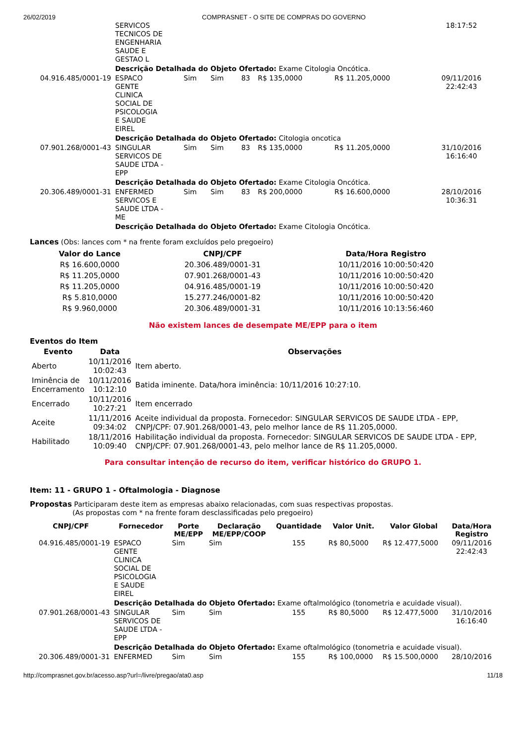26/02/2019 COMPRASNET - O SITE DE COMPRAS DO GOVERNO
| | SERVICOS TECNICOS DE ENGENHARIA SAUDE E GESTAO L | | | | | | 18:17:52 |
| | Descrição Detalhada do Objeto Ofertado: Exame Citologia Oncótica. | | | | | | |
| 04.916.485/0001-19 | ESPACO GENTE CLINICA SOCIAL DE PSICOLOGIA E SAUDE EIREL | Sim | Sim | 83 | R$ 135,0000 | R$ 11.205,0000 | 09/11/2016 22:42:43 |
| | Descrição Detalhada do Objeto Ofertado: Citologia oncotica | | | | | | |
| 07.901.268/0001-43 | SINGULAR SERVICOS DE SAUDE LTDA - EPP | Sim | Sim | 83 | R$ 135,0000 | R$ 11.205,0000 | 31/10/2016 16:16:40 |
| | Descrição Detalhada do Objeto Ofertado: Exame Citologia Oncótica. | | | | | | |
| 20.306.489/0001-31 | ENFERMED SERVICOS E SAUDE LTDA - ME | Sim | Sim | 83 | R$ 200,0000 | R$ 16.600,0000 | 28/10/2016 10:36:31 |
| | Descrição Detalhada do Objeto Ofertado: Exame Citologia Oncótica. | | | | | | |
Lances (Obs: lances com * na frente foram excluídos pelo pregoeiro)
| Valor do Lance | CNPJ/CPF | Data/Hora Registro |
| --- | --- | --- |
| R$ 16.600,0000 | 20.306.489/0001-31 | 10/11/2016 10:00:50:420 |
| R$ 11.205,0000 | 07.901.268/0001-43 | 10/11/2016 10:00:50:420 |
| R$ 11.205,0000 | 04.916.485/0001-19 | 10/11/2016 10:00:50:420 |
| R$ 5.810,0000 | 15.277.246/0001-82 | 10/11/2016 10:00:50:420 |
| R$ 9.960,0000 | 20.306.489/0001-31 | 10/11/2016 10:13:56:460 |
Não existem lances de desempate ME/EPP para o item
Eventos do Item
| Evento | Data | Observações |
| --- | --- | --- |
| Aberto | 10/11/2016 10:02:43 | Item aberto. |
| Iminência de Encerramento | 10/11/2016 10:12:10 | Batida iminente. Data/hora iminência: 10/11/2016 10:27:10. |
| Encerrado | 10/11/2016 10:27:21 | Item encerrado |
| Aceite | 11/11/2016 09:34:02 | Aceite individual da proposta. Fornecedor: SINGULAR SERVICOS DE SAUDE LTDA - EPP, CNPJ/CPF: 07.901.268/0001-43, pelo melhor lance de R$ 11.205,0000. |
| Habilitado | 18/11/2016 10:09:40 | Habilitação individual da proposta. Fornecedor: SINGULAR SERVICOS DE SAUDE LTDA - EPP, CNPJ/CPF: 07.901.268/0001-43, pelo melhor lance de R$ 11.205,0000. |
Para consultar intenção de recurso do item, verificar histórico do GRUPO 1.
Item: 11 - GRUPO 1 - Oftalmologia - Diagnose
Propostas Participaram deste item as empresas abaixo relacionadas, com suas respectivas propostas.
(As propostas com * na frente foram desclassificadas pelo pregoeiro)
| CNPJ/CPF | Fornecedor | Porte ME/EPP | Declaração ME/EPP/COOP | Quantidade | Valor Unit. | Valor Global | Data/Hora Registro |
| --- | --- | --- | --- | --- | --- | --- | --- |
| 04.916.485/0001-19 | ESPACO GENTE CLINICA SOCIAL DE PSICOLOGIA E SAUDE EIREL | Sim | Sim | 155 | R$ 80,5000 | R$ 12.477,5000 | 09/11/2016 22:42:43 |
| | Descrição Detalhada do Objeto Ofertado: Exame oftalmológico (tonometria e acuidade visual). | | | | | | |
| 07.901.268/0001-43 | SINGULAR SERVICOS DE SAUDE LTDA - EPP | Sim | Sim | 155 | R$ 80,5000 | R$ 12.477,5000 | 31/10/2016 16:16:40 |
| | Descrição Detalhada do Objeto Ofertado: Exame oftalmológico (tonometria e acuidade visual). | | | | | | |
| 20.306.489/0001-31 | ENFERMED | Sim | Sim | 155 | R$ 100,0000 | R$ 15.500,0000 | 28/10/2016 |
http://comprasnet.gov.br/acesso.asp?url=/livre/pregao/ata0.asp 11/18